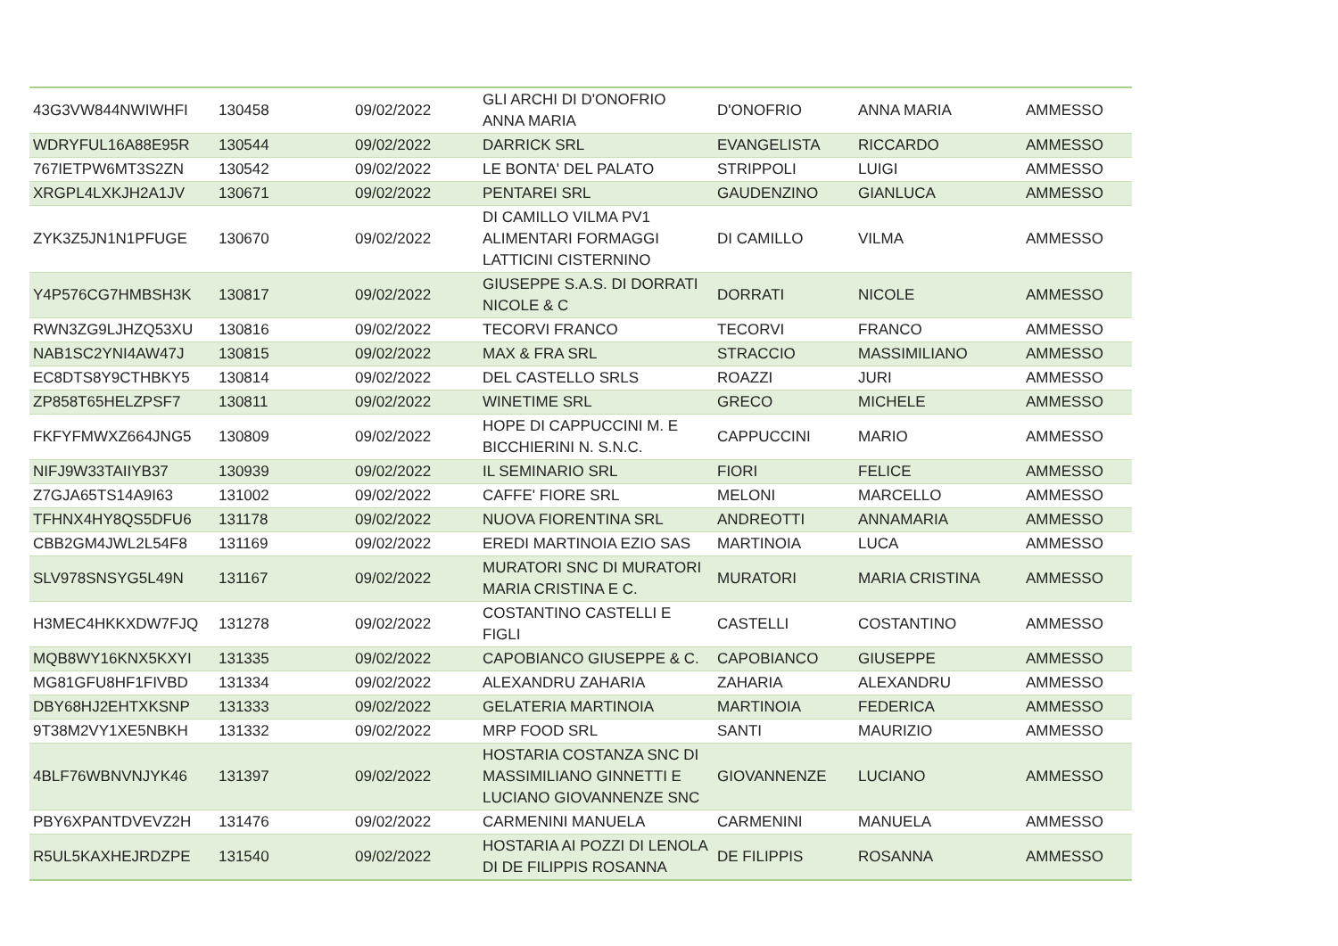| 43G3VW844NWIWHFI | 130458 | 09/02/2022 | GLI ARCHI DI D'ONOFRIO ANNA MARIA | D'ONOFRIO | ANNA MARIA | AMMESSO |
| WDRYFUL16A88E95R | 130544 | 09/02/2022 | DARRICK SRL | EVANGELISTA | RICCARDO | AMMESSO |
| 767IETPW6MT3S2ZN | 130542 | 09/02/2022 | LE BONTA' DEL PALATO | STRIPPOLI | LUIGI | AMMESSO |
| XRGPL4LXKJH2A1JV | 130671 | 09/02/2022 | PENTAREI SRL | GAUDENZINO | GIANLUCA | AMMESSO |
| ZYK3Z5JN1N1PFUGE | 130670 | 09/02/2022 | DI CAMILLO VILMA PV1 ALIMENTARI FORMAGGI LATTICINI CISTERNINO | DI CAMILLO | VILMA | AMMESSO |
| Y4P576CG7HMBSH3K | 130817 | 09/02/2022 | GIUSEPPE S.A.S. DI DORRATI NICOLE & C | DORRATI | NICOLE | AMMESSO |
| RWN3ZG9LJHZQ53XU | 130816 | 09/02/2022 | TECORVI FRANCO | TECORVI | FRANCO | AMMESSO |
| NAB1SC2YNI4AW47J | 130815 | 09/02/2022 | MAX & FRA SRL | STRACCIO | MASSIMILIANO | AMMESSO |
| EC8DTS8Y9CTHBKY5 | 130814 | 09/02/2022 | DEL CASTELLO SRLS | ROAZZI | JURI | AMMESSO |
| ZP858T65HELZPSF7 | 130811 | 09/02/2022 | WINETIME SRL | GRECO | MICHELE | AMMESSO |
| FKFYFMWXZ664JNG5 | 130809 | 09/02/2022 | HOPE DI CAPPUCCINI M. E BICCHIERINI N. S.N.C. | CAPPUCCINI | MARIO | AMMESSO |
| NIFJ9W33TAIIYB37 | 130939 | 09/02/2022 | IL SEMINARIO SRL | FIORI | FELICE | AMMESSO |
| Z7GJA65TS14A9I63 | 131002 | 09/02/2022 | CAFFE' FIORE SRL | MELONI | MARCELLO | AMMESSO |
| TFHNX4HY8QS5DFU6 | 131178 | 09/02/2022 | NUOVA FIORENTINA SRL | ANDREOTTI | ANNAMARIA | AMMESSO |
| CBB2GM4JWL2L54F8 | 131169 | 09/02/2022 | EREDI MARTINOIA EZIO SAS | MARTINOIA | LUCA | AMMESSO |
| SLV978SNSYG5L49N | 131167 | 09/02/2022 | MURATORI SNC DI MURATORI MARIA CRISTINA E C. | MURATORI | MARIA CRISTINA | AMMESSO |
| H3MEC4HKKXDW7FJQ | 131278 | 09/02/2022 | COSTANTINO CASTELLI E FIGLI | CASTELLI | COSTANTINO | AMMESSO |
| MQB8WY16KNX5KXYI | 131335 | 09/02/2022 | CAPOBIANCO GIUSEPPE & C. | CAPOBIANCO | GIUSEPPE | AMMESSO |
| MG81GFU8HF1FIVBD | 131334 | 09/02/2022 | ALEXANDRU ZAHARIA | ZAHARIA | ALEXANDRU | AMMESSO |
| DBY68HJ2EHTXKSNP | 131333 | 09/02/2022 | GELATERIA MARTINOIA | MARTINOIA | FEDERICA | AMMESSO |
| 9T38M2VY1XE5NBKH | 131332 | 09/02/2022 | MRP FOOD SRL | SANTI | MAURIZIO | AMMESSO |
| 4BLF76WBNVNJYK46 | 131397 | 09/02/2022 | HOSTARIA COSTANZA SNC DI MASSIMILIANO GINNETTI E LUCIANO GIOVANNENZE SNC | GIOVANNENZE | LUCIANO | AMMESSO |
| PBY6XPANTDVEVZ2H | 131476 | 09/02/2022 | CARMENINI MANUELA | CARMENINI | MANUELA | AMMESSO |
| R5UL5KAXHEJRDZPE | 131540 | 09/02/2022 | HOSTARIA AI POZZI DI LENOLA DI DE FILIPPIS ROSANNA | DE FILIPPIS | ROSANNA | AMMESSO |